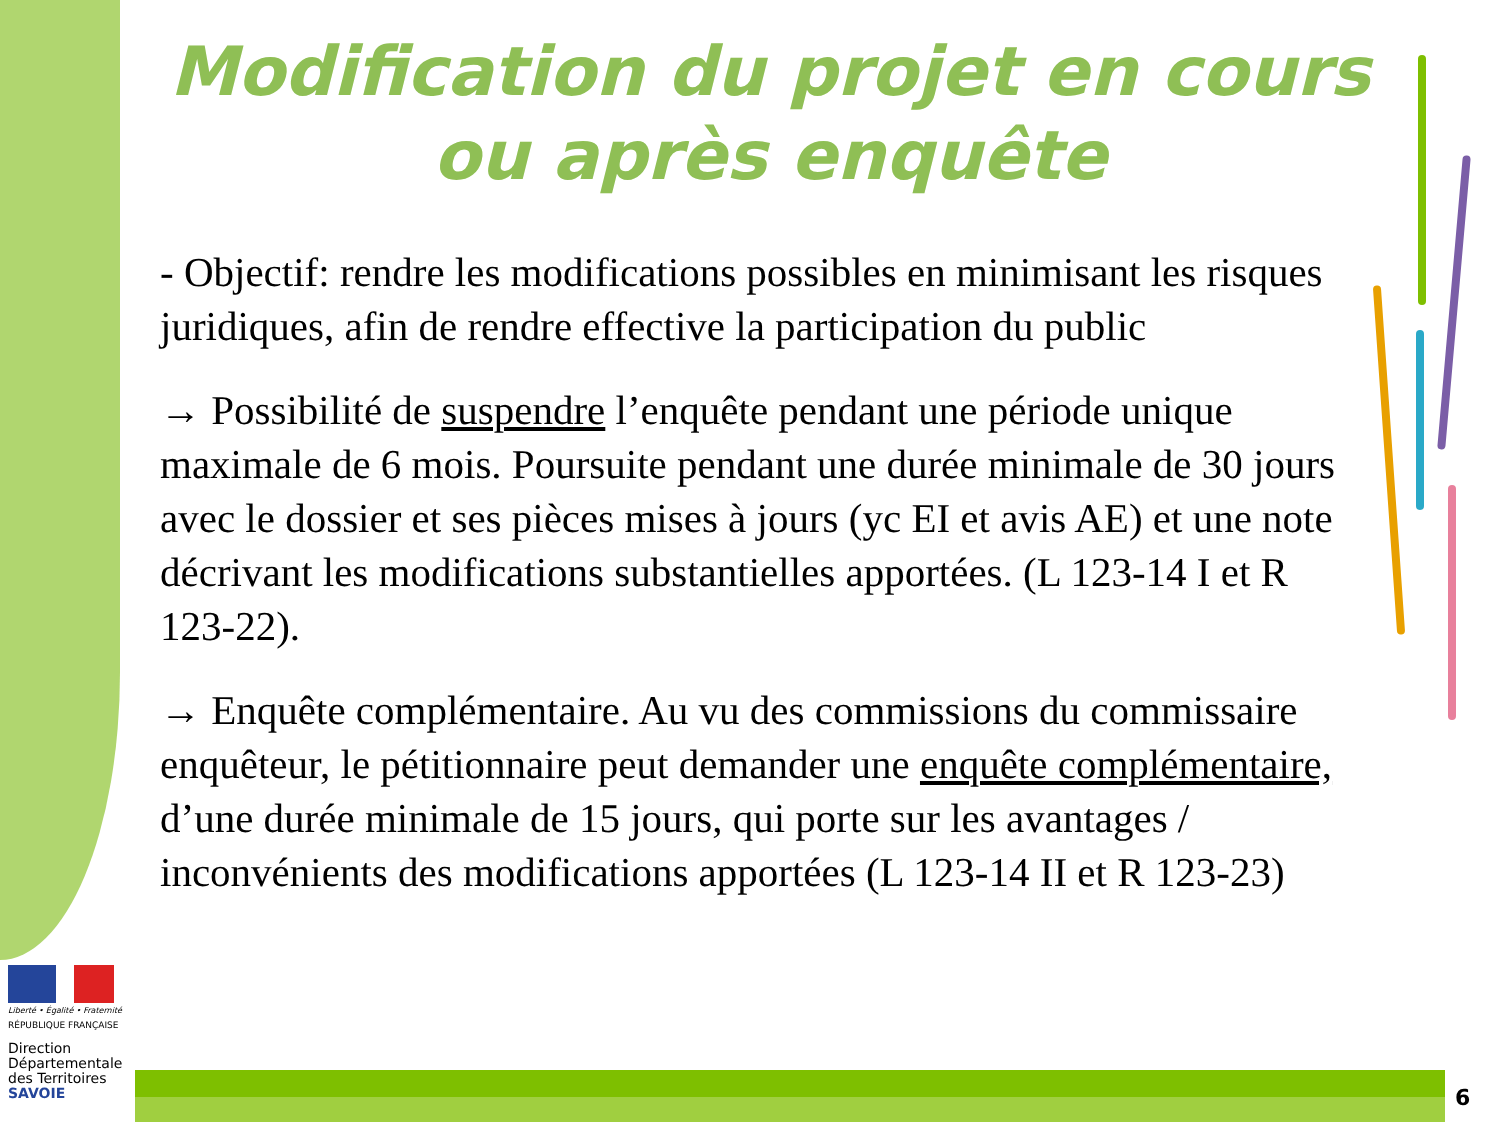Modification du projet en cours
ou après enquête
- Objectif: rendre les modifications possibles en minimisant les risques juridiques, afin de rendre effective la participation du public
→ Possibilité de suspendre l’enquête pendant une période unique maximale de 6 mois. Poursuite pendant une durée minimale de 30 jours avec le dossier et ses pièces mises à jours (yc EI et avis AE) et une note décrivant les modifications substantielles apportées. (L 123-14 I et R 123-22).
→ Enquête complémentaire. Au vu des commissions du commissaire enquêteur, le pétitionnaire peut demander une enquête complémentaire, d’une durée minimale de 15 jours, qui porte sur les avantages / inconvénients des modifications apportées (L 123-14 II et R 123-23)
Liberté • Égalité • Fraternité
RÉPUBLIQUE FRANÇAISE
Direction
Départementale
des Territoires
SAVOIE
6